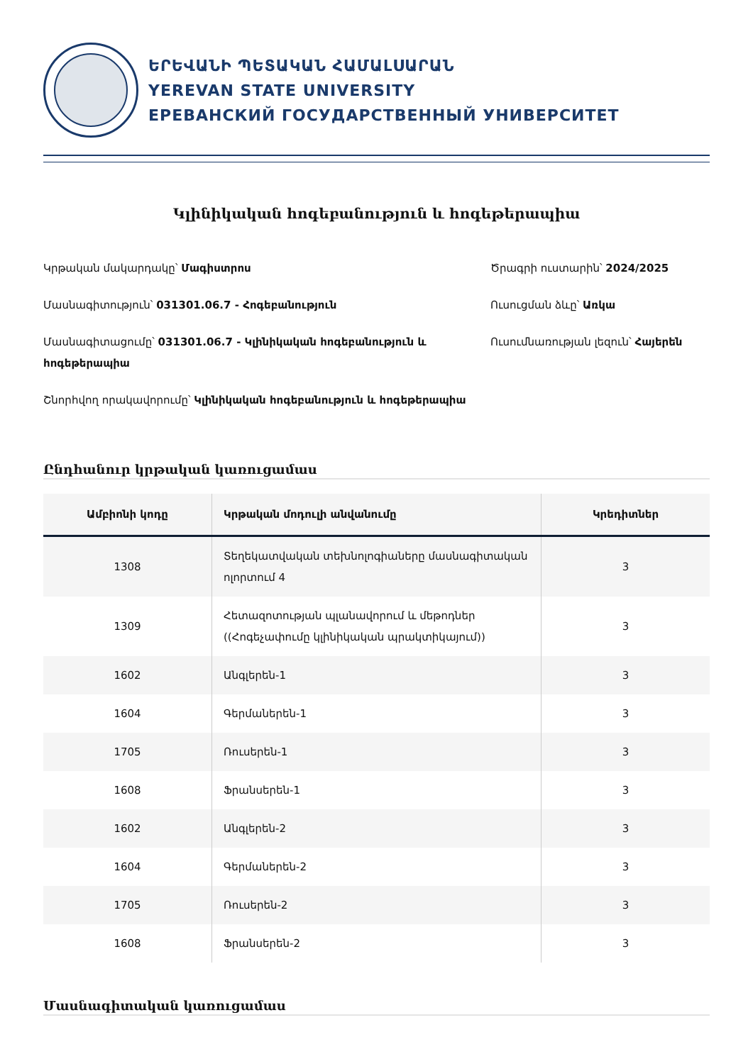ԵՐԵՎԱՆԻ ՊԵՏԱԿԱՆ ՀԱՄԱԼՍԱՐԱՆ
YEREVAN STATE UNIVERSITY
ЕРЕВАНСКИЙ ГОСУДАРСТВЕННЫЙ УНИВЕРСИТЕТ
Կլինիկական հոգեբանություն և հոգեթերապիա
Կրթական մակարդակը՝ Մագիստրոս
Մասնագիտություն՝ 031301.06.7 - Հոգեբանություն
Մասնագիտացումը՝ 031301.06.7 - Կլինիկական հոգեբանություն և հոգեթերապիա
Շնորհվող որակավորումը՝ Կլինիկական հոգեբանություն և հոգեթերապիա
Ծրագրի ուստարին՝ 2024/2025
Ուսուցման ձևը՝ Առկա
Ուսումնառության լեզուն՝ Հայերեն
Ընդհանուր կրթական կառուցամաս
| Ամբիոնի կոդը | Կրթական մոդուլի անվանումը | Կրեդիտներ |
| --- | --- | --- |
| 1308 | Տեղեկատվական տեխնոլոգիաները մասնագիտական ոլորտում 4 | 3 |
| 1309 | Հետազոտության պլանավորում և մեթոդներ ((Հոգեչափումը կլինիկական պրակտիկայում)) | 3 |
| 1602 | Անգլերեն-1 | 3 |
| 1604 | Գերմաներեն-1 | 3 |
| 1705 | Ռուսերեն-1 | 3 |
| 1608 | Ֆրանսերեն-1 | 3 |
| 1602 | Անգլերեն-2 | 3 |
| 1604 | Գերմաներեն-2 | 3 |
| 1705 | Ռուսերեն-2 | 3 |
| 1608 | Ֆրանսերեն-2 | 3 |
Մասնագիտական կառուցամաս